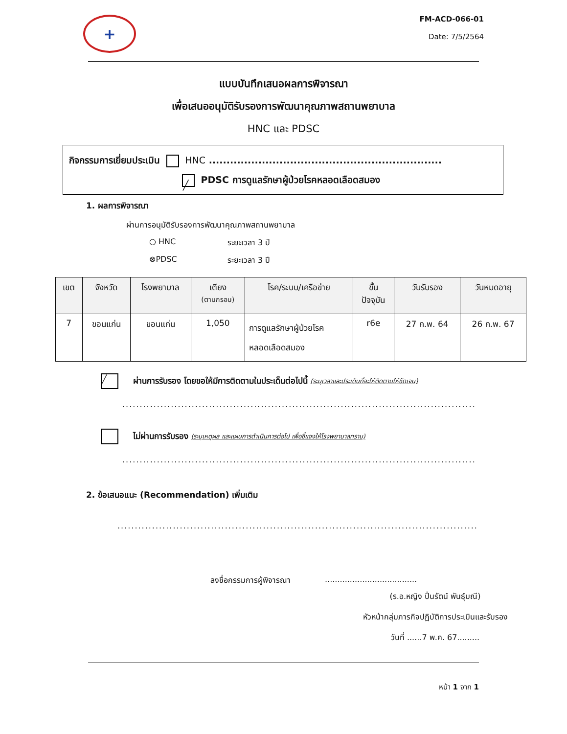+
FM-ACD-066-01
Date: 7/5/2564
แบบบันทึกเสนอผลการพิจารณา
เพื่อเสนออนุมัติรับรองการพัฒนาคุณภาพสถานพยาบาล
HNC และ PDSC
กิจกรรมการเยี่ยมประเมิน HNC ..................................................................
╱ PDSC การดูแลรักษาผู้ป่วยโรคหลอดเลือดสมอง
1. ผลการพิจารณา
ผ่านการอนุมัติรับรองการพัฒนาคุณภาพสถานพยาบาล
○ HNC ระยะเวลา 3 ปี
⊗PDSC ระยะเวลา 3 ปี
| เขต | จังหวัด | โรงพยาบาล | เตียง (ตามกรอบ) | โรค/ระบบ/เครือข่าย | ขั้น ปัจจุบัน | วันรับรอง | วันหมดอายุ |
| --- | --- | --- | --- | --- | --- | --- | --- |
| 7 | ขอนแก่น | ขอนแก่น | 1,050 | การดูแลรักษาผู้ป่วยโรค หลอดเลือดสมอง | r6e | 27 ก.พ. 64 | 26 ก.พ. 67 |
╱ ผ่านการรับรอง โดยขอให้มีการติดตามในประเด็นต่อไปนี้ (ระบุเวลาและประเด็นที่จะให้ติดตามให้ชัดเจน)
........................................................................................................
ไม่ผ่านการรับรอง (ระบุเหตุผล และแผนการดำเนินการต่อไป เพื่อชี้แจงให้โรงพยาบาลทราบ)
........................................................................................................
2. ข้อเสนอแนะ (Recommendation) เพิ่มเติม
........................................................................................................
ลงชื่อกรรมการผู้พิจารณา.....................................
(ร.อ.หญิง ปิ่นรัตน์ พันธุ์มณี)
หัวหน้ากลุ่มภารกิจปฏิบัติการประเมินและรับรอง
วันที่ ......7 พ.ค. 67.........
หน้า 1 จาก 1